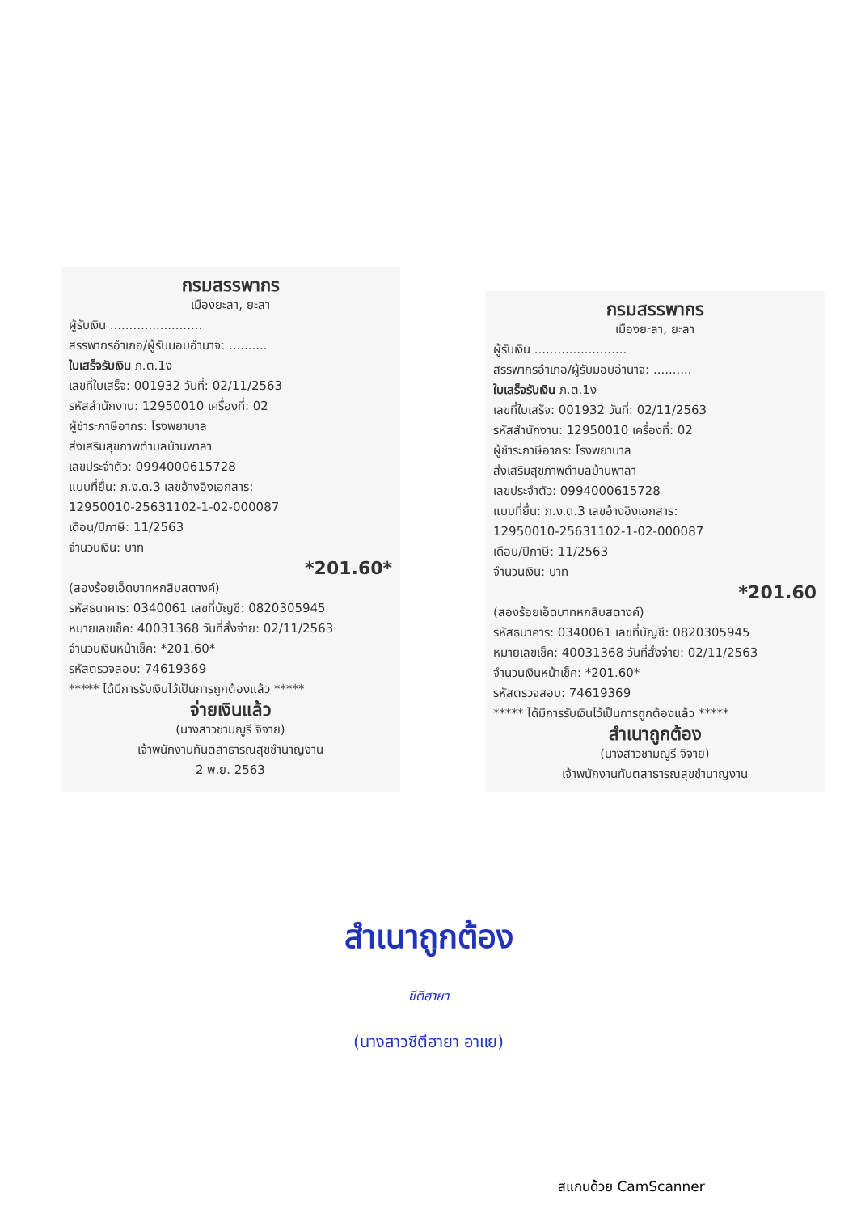กรมสรรพากร
เมืองยะลา, ยะลา
ผู้รับเงิน ........................
สรรพากรอำเภอ/ผู้รับมอบอำนาจ: ..........
ใบเสร็จรับเงิน ภ.ต.1ง
เลขที่ใบเสร็จ: 001932 วันที่: 02/11/2563
รหัสสำนักงาน: 12950010 เครื่องที่: 02
ผู้ชำระภาษีอากร: โรงพยาบาล
ส่งเสริมสุขภาพตำบลบ้านพาลา
เลขประจำตัว: 0994000615728
แบบที่ยื่น: ภ.ง.ด.3 เลขอ้างอิงเอกสาร:
12950010-25631102-1-02-000087
เดือน/ปีภาษี: 11/2563
จำนวนเงิน: บาท
*201.60*
(สองร้อยเอ็ดบาทหกสิบสตางค์)
รหัสธนาคาร: 0340061 เลขที่บัญชี: 0820305945
หมายเลขเช็ค: 40031368 วันที่สั่งจ่าย: 02/11/2563
จำนวนเงินหน้าเช็ค: *201.60*
รหัสตรวจสอบ: 74619369
***** ได้มีการรับเงินไว้เป็นการถูกต้องแล้ว *****
จ่ายเงินแล้ว
(นางสาวชามญูรี จิจาย)
เจ้าพนักงานทันตสาธารณสุขชำนาญงาน
2 พ.ย. 2563
กรมสรรพากร
เมืองยะลา, ยะลา
ผู้รับเงิน ........................
สรรพากรอำเภอ/ผู้รับมอบอำนาจ: ..........
ใบเสร็จรับเงิน ภ.ต.1ง
เลขที่ใบเสร็จ: 001932 วันที่: 02/11/2563
รหัสสำนักงาน: 12950010 เครื่องที่: 02
ผู้ชำระภาษีอากร: โรงพยาบาล
ส่งเสริมสุขภาพตำบลบ้านพาลา
เลขประจำตัว: 0994000615728
แบบที่ยื่น: ภ.ง.ด.3 เลขอ้างอิงเอกสาร:
12950010-25631102-1-02-000087
เดือน/ปีภาษี: 11/2563
จำนวนเงิน: บาท
*201.60
(สองร้อยเอ็ดบาทหกสิบสตางค์)
รหัสธนาคาร: 0340061 เลขที่บัญชี: 0820305945
หมายเลขเช็ค: 40031368 วันที่สั่งจ่าย: 02/11/2563
จำนวนเงินหน้าเช็ค: *201.60*
รหัสตรวจสอบ: 74619369
***** ได้มีการรับเงินไว้เป็นการถูกต้องแล้ว *****
สำเนาถูกต้อง
(นางสาวชามญูรี จิจาย)
เจ้าพนักงานทันตสาธารณสุขชำนาญงาน
สำเนาถูกต้อง
ซีตีฮายา
(นางสาวซีตีฮายา อาแย)
สแกนด้วย CamScanner